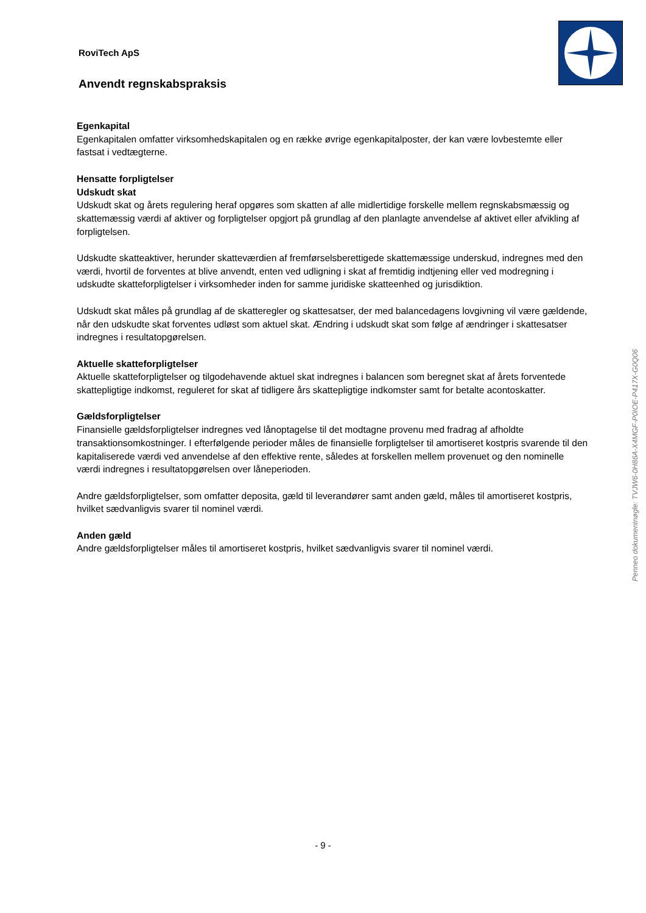RoviTech ApS
Anvendt regnskabspraksis
Egenkapital
Egenkapitalen omfatter virksomhedskapitalen og en række øvrige egenkapitalposter, der kan være lovbestemte eller fastsat i vedtægterne.
Hensatte forpligtelser
Udskudt skat
Udskudt skat og årets regulering heraf opgøres som skatten af alle midlertidige forskelle mellem regnskabsmæssig og skattemæssig værdi af aktiver og forpligtelser opgjort på grundlag af den planlagte anvendelse af aktivet eller afvikling af forpligtelsen.
Udskudte skatteaktiver, herunder skatteværdien af fremførselsberettigede skattemæssige underskud, indregnes med den værdi, hvortil de forventes at blive anvendt, enten ved udligning i skat af fremtidig indtjening eller ved modregning i udskudte skatteforpligtelser i virksomheder inden for samme juridiske skatteenhed og jurisdiktion.
Udskudt skat måles på grundlag af de skatteregler og skattesatser, der med balancedagens lovgivning vil være gældende, når den udskudte skat forventes udløst som aktuel skat. Ændring i udskudt skat som følge af ændringer i skattesatser indregnes i resultatopgørelsen.
Aktuelle skatteforpligtelser
Aktuelle skatteforpligtelser og tilgodehavende aktuel skat indregnes i balancen som beregnet skat af årets forventede skattepligtige indkomst, reguleret for skat af tidligere års skattepligtige indkomster samt for betalte acontoskatter.
Gældsforpligtelser
Finansielle gældsforpligtelser indregnes ved lånoptagelse til det modtagne provenu med fradrag af afholdte transaktionsomkostninger. I efterfølgende perioder måles de finansielle forpligtelser til amortiseret kostpris svarende til den kapitaliserede værdi ved anvendelse af den effektive rente, således at forskellen mellem provenuet og den nominelle værdi indregnes i resultatopgørelsen over låneperioden.
Andre gældsforpligtelser, som omfatter deposita, gæld til leverandører samt anden gæld, måles til amortiseret kostpris, hvilket sædvanligvis svarer til nominel værdi.
Anden gæld
Andre gældsforpligtelser måles til amortiseret kostpris, hvilket sædvanligvis svarer til nominel værdi.
Penneo dokumentnøgle: TVJW6-0H86A-X4MGF-P0IOE-P417X-G0Q06
- 9 -